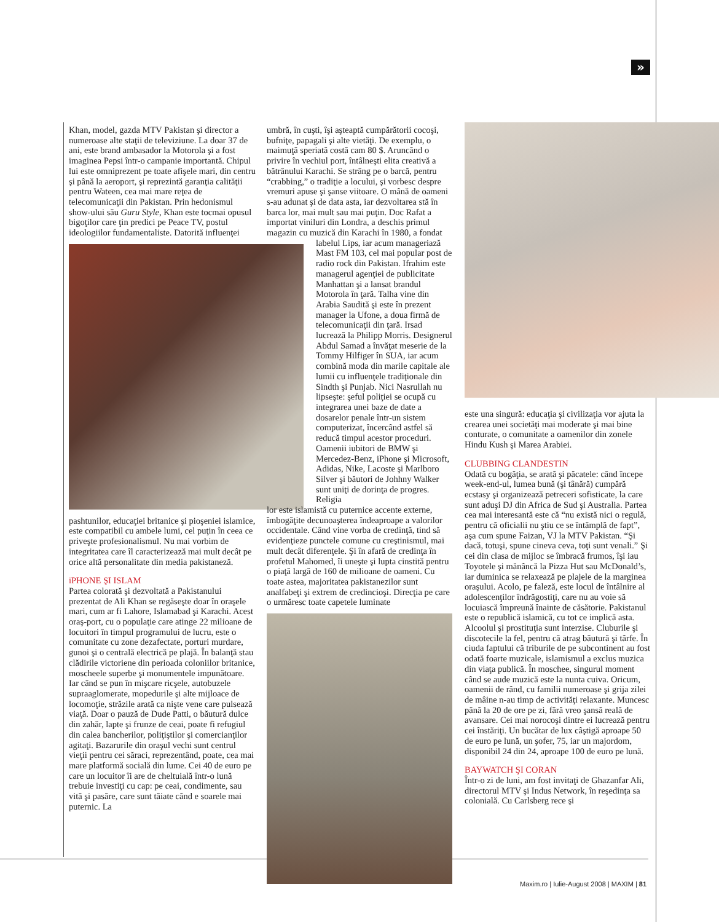»
Khan, model, gazda MTV Pakistan şi director a numeroase alte staţii de televiziune. La doar 37 de ani, este brand ambasador la Motorola şi a fost imaginea Pepsi într-o campanie importantă. Chipul lui este omniprezent pe toate afişele mari, din centru şi până la aeroport, şi reprezintă garanţia calităţii pentru Wateen, cea mai mare reţea de telecomunicaţii din Pakistan. Prin hedonismul show-ului său Guru Style, Khan este tocmai opusul bigoţilor care ţin predici pe Peace TV, postul ideologiilor fundamentaliste. Datorită influenţei
pashtunilor, educaţiei britanice şi pioşeniei islamice, este compatibil cu ambele lumi, cel puţin în ceea ce priveşte profesionalismul. Nu mai vorbim de integritatea care îl caracterizează mai mult decât pe orice altă personalitate din media pakistaneză.
iPHONE ŞI ISLAM
Partea colorată şi dezvoltată a Pakistanului prezentat de Ali Khan se regăseşte doar în oraşele mari, cum ar fi Lahore, Islamabad şi Karachi. Acest oraş-port, cu o populaţie care atinge 22 milioane de locuitori în timpul programului de lucru, este o comunitate cu zone dezafectate, porturi murdare, gunoi şi o centrală electrică pe plajă. În balanţă stau clădirile victoriene din perioada coloniilor britanice, moscheele superbe şi monumentele impunătoare. Iar când se pun în mişcare ricşele, autobuzele supraaglomerate, mopedurile şi alte mijloace de locomoţie, străzile arată ca nişte vene care pulsează viaţă. Doar o pauză de Dude Patti, o băutură dulce din zahăr, lapte şi frunze de ceai, poate fi refugiul din calea bancherilor, poliţiştilor şi comercianţilor agitaţi. Bazarurile din oraşul vechi sunt centrul vieţii pentru cei săraci, reprezentând, poate, cea mai mare platformă socială din lume. Cei 40 de euro pe care un locuitor îi are de cheltuială într-o lună trebuie investiţi cu cap: pe ceai, condimente, sau vită şi pasăre, care sunt tăiate când e soarele mai puternic. La
umbră, în cuşti, îşi aşteaptă cumpărătorii cocoşi, bufniţe, papagali şi alte vietăţi. De exemplu, o maimuţă speriată costă cam 80 $. Aruncând o privire în vechiul port, întâlneşti elita creativă a bătrânului Karachi. Se strâng pe o barcă, pentru “crabbing,” o tradiţie a locului, şi vorbesc despre vremuri apuse şi şanse viitoare. O mână de oameni s-au adunat şi de data asta, iar dezvoltarea stă în barca lor, mai mult sau mai puţin. Doc Rafat a importat viniluri din Londra, a deschis primul magazin cu muzică din Karachi în 1980, a fondat
labelul Lips, iar acum manageriază Mast FM 103, cel mai popular post de radio rock din Pakistan. Ifrahim este managerul agenţiei de publicitate Manhattan şi a lansat brandul Motorola în ţară. Talha vine din Arabia Saudită şi este în prezent manager la Ufone, a doua firmă de telecomunicaţii din ţară. Irsad lucrează la Philipp Morris. Designerul Abdul Samad a învăţat meserie de la Tommy Hilfiger în SUA, iar acum combină moda din marile capitale ale lumii cu influenţele tradiţionale din Sindth şi Punjab. Nici Nasrullah nu lipseşte: şeful poliţiei se ocupă cu integrarea unei baze de date a dosarelor penale într-un sistem computerizat, încercând astfel să reducă timpul acestor proceduri. Oamenii iubitori de BMW şi Mercedez-Benz, iPhone şi Microsoft, Adidas, Nike, Lacoste şi Marlboro Silver şi băutori de Johhny Walker sunt uniţi de dorinţa de progres. Religia
lor este islamistă cu puternice accente externe, îmbogăţite decunoaşterea îndeaproape a valorilor occidentale. Când vine vorba de credinţă, tind să evidenţieze punctele comune cu creştinismul, mai mult decât diferenţele. Şi în afară de credinţa în profetul Mahomed, îi uneşte şi lupta cinstită pentru o piaţă largă de 160 de milioane de oameni. Cu toate astea, majoritatea pakistanezilor sunt analfabeţi şi extrem de credincioşi. Direcţia pe care o urmăresc toate capetele luminate
este una singură: educaţia şi civilizaţia vor ajuta la crearea unei societăţi mai moderate şi mai bine conturate, o comunitate a oamenilor din zonele Hindu Kush şi Marea Arabiei.
CLUBBING CLANDESTIN
Odată cu bogăţia, se arată şi păcatele: când începe week-end-ul, lumea bună (şi tânără) cumpără ecstasy şi organizează petreceri sofisticate, la care sunt aduşi DJ din Africa de Sud şi Australia. Partea cea mai interesantă este că “nu există nici o regulă, pentru că oficialii nu ştiu ce se întâmplă de fapt”, aşa cum spune Faizan, VJ la MTV Pakistan. “Şi dacă, totuşi, spune cineva ceva, toţi sunt venali.” Şi cei din clasa de mijloc se îmbracă frumos, îşi iau Toyotele şi mănâncă la Pizza Hut sau McDonald’s, iar duminica se relaxează pe plajele de la marginea oraşului. Acolo, pe faleză, este locul de întâlnire al adolescenţilor îndrăgostiţi, care nu au voie să locuiască împreună înainte de căsătorie. Pakistanul este o republică islamică, cu tot ce implică asta. Alcoolul şi prostituţia sunt interzise. Cluburile şi discotecile la fel, pentru că atrag băutură şi târfe. În ciuda faptului că triburile de pe subcontinent au fost odată foarte muzicale, islamismul a exclus muzica din viaţa publică. În moschee, singurul moment când se aude muzică este la nunta cuiva. Oricum, oamenii de rând, cu familii numeroase şi grija zilei de mâine n-au timp de activităţi relaxante. Muncesc până la 20 de ore pe zi, fără vreo şansă reală de avansare. Cei mai norocoşi dintre ei lucrează pentru cei înstăriţi. Un bucătar de lux câştigă aproape 50 de euro pe lună, un şofer, 75, iar un majordom, disponibil 24 din 24, aproape 100 de euro pe lună.
BAYWATCH ŞI CORAN
Într-o zi de luni, am fost invitaţi de Ghazanfar Ali, directorul MTV şi Indus Network, în reşedinţa sa colonială. Cu Carlsberg rece şi
Maxim.ro | Iulie-August 2008 | MAXIM | 81